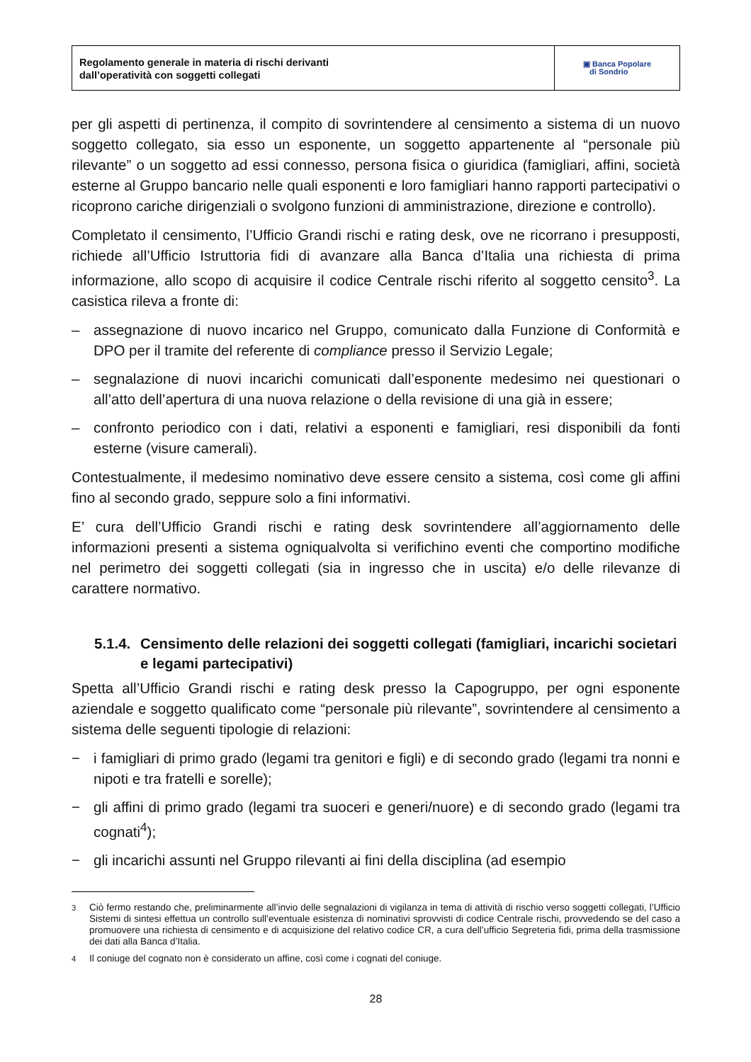Regolamento generale in materia di rischi derivanti
dall’operatività con soggetti collegati
▣ Banca Popolare
di Sondrio
per gli aspetti di pertinenza, il compito di sovrintendere al censimento a sistema di un nuovo soggetto collegato, sia esso un esponente, un soggetto appartenente al “personale più rilevante” o un soggetto ad essi connesso, persona fisica o giuridica (famigliari, affini, società esterne al Gruppo bancario nelle quali esponenti e loro famigliari hanno rapporti partecipativi o ricoprono cariche dirigenziali o svolgono funzioni di amministrazione, direzione e controllo).
Completato il censimento, l’Ufficio Grandi rischi e rating desk, ove ne ricorrano i presupposti, richiede all’Ufficio Istruttoria fidi di avanzare alla Banca d’Italia una richiesta di prima informazione, allo scopo di acquisire il codice Centrale rischi riferito al soggetto censito<sup>3</sup>. La casistica rileva a fronte di:
– assegnazione di nuovo incarico nel Gruppo, comunicato dalla Funzione di Conformità e DPO per il tramite del referente di compliance presso il Servizio Legale;
– segnalazione di nuovi incarichi comunicati dall’esponente medesimo nei questionari o all’atto dell’apertura di una nuova relazione o della revisione di una già in essere;
– confronto periodico con i dati, relativi a esponenti e famigliari, resi disponibili da fonti esterne (visure camerali).
Contestualmente, il medesimo nominativo deve essere censito a sistema, così come gli affini fino al secondo grado, seppure solo a fini informativi.
E’ cura dell’Ufficio Grandi rischi e rating desk sovrintendere all’aggiornamento delle informazioni presenti a sistema ogniqualvolta si verifichino eventi che comportino modifiche nel perimetro dei soggetti collegati (sia in ingresso che in uscita) e/o delle rilevanze di carattere normativo.
5.1.4. Censimento delle relazioni dei soggetti collegati (famigliari, incarichi societari e legami partecipativi)
Spetta all’Ufficio Grandi rischi e rating desk presso la Capogruppo, per ogni esponente aziendale e soggetto qualificato come “personale più rilevante”, sovrintendere al censimento a sistema delle seguenti tipologie di relazioni:
− i famigliari di primo grado (legami tra genitori e figli) e di secondo grado (legami tra nonni e nipoti e tra fratelli e sorelle);
− gli affini di primo grado (legami tra suoceri e generi/nuore) e di secondo grado (legami tra cognati<sup>4</sup>);
− gli incarichi assunti nel Gruppo rilevanti ai fini della disciplina (ad esempio
<sup>3</sup> Ciò fermo restando che, preliminarmente all’invio delle segnalazioni di vigilanza in tema di attività di rischio verso soggetti collegati, l’Ufficio Sistemi di sintesi effettua un controllo sull’eventuale esistenza di nominativi sprovvisti di codice Centrale rischi, provvedendo se del caso a promuovere una richiesta di censimento e di acquisizione del relativo codice CR, a cura dell’ufficio Segreteria fidi, prima della trasmissione dei dati alla Banca d’Italia.
<sup>4</sup> Il coniuge del cognato non è considerato un affine, così come i cognati del coniuge.
28